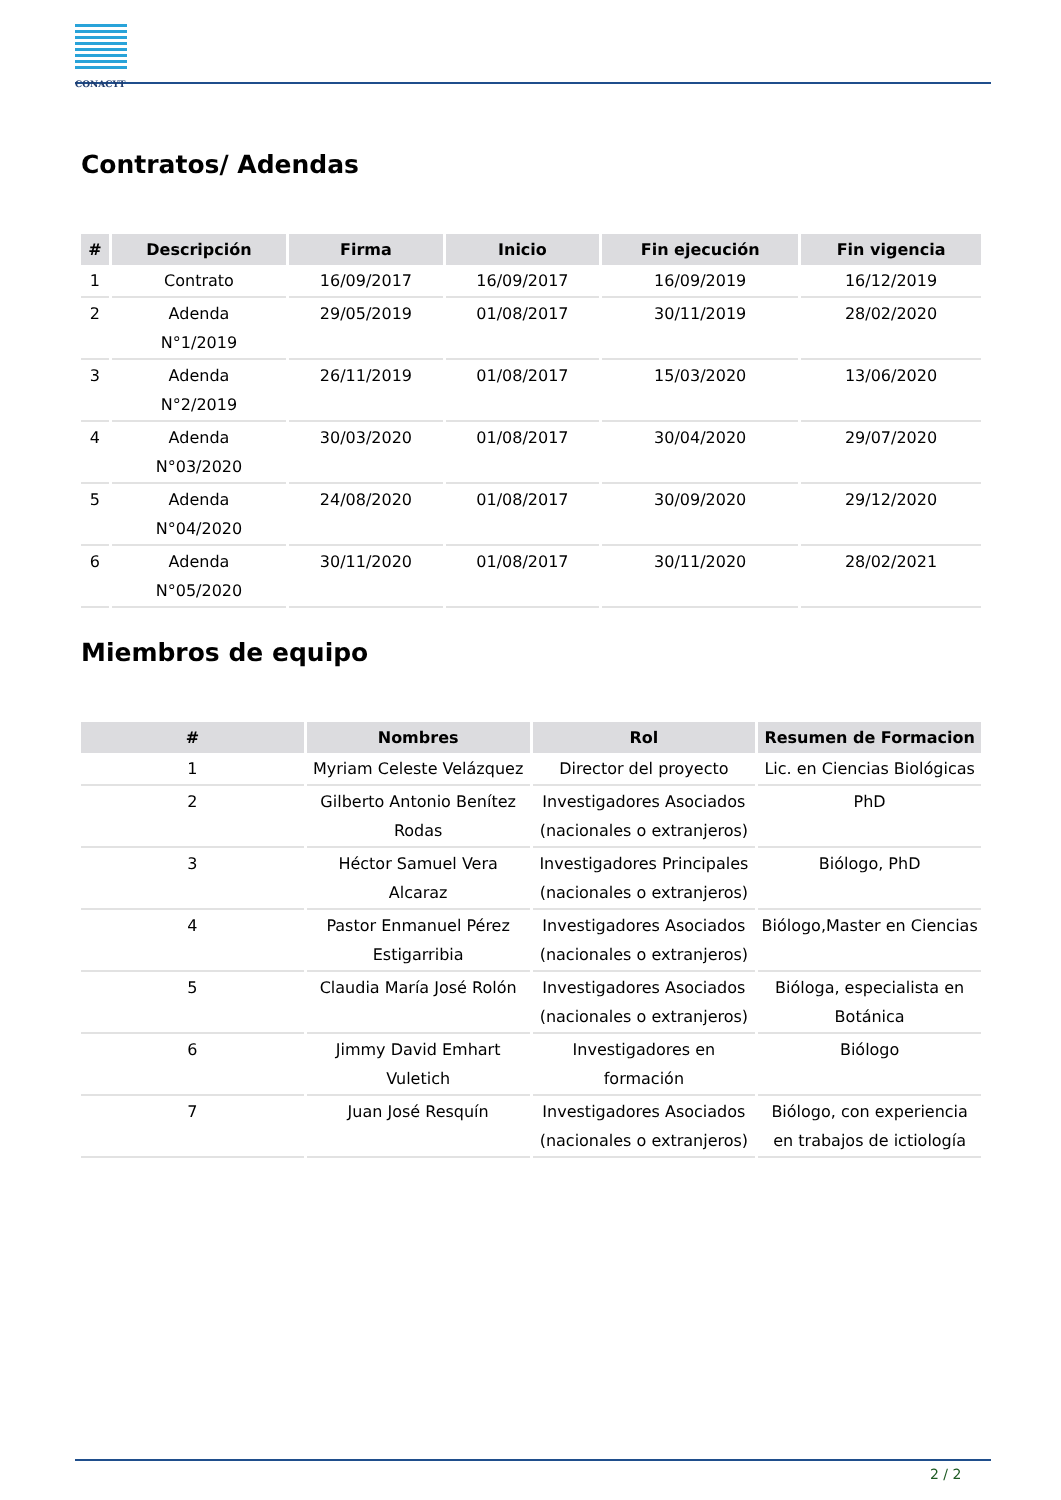CONACYT
Contratos/ Adendas
| # | Descripción | Firma | Inicio | Fin ejecución | Fin vigencia |
| --- | --- | --- | --- | --- | --- |
| 1 | Contrato | 16/09/2017 | 16/09/2017 | 16/09/2019 | 16/12/2019 |
| 2 | Adenda N°1/2019 | 29/05/2019 | 01/08/2017 | 30/11/2019 | 28/02/2020 |
| 3 | Adenda N°2/2019 | 26/11/2019 | 01/08/2017 | 15/03/2020 | 13/06/2020 |
| 4 | Adenda N°03/2020 | 30/03/2020 | 01/08/2017 | 30/04/2020 | 29/07/2020 |
| 5 | Adenda N°04/2020 | 24/08/2020 | 01/08/2017 | 30/09/2020 | 29/12/2020 |
| 6 | Adenda N°05/2020 | 30/11/2020 | 01/08/2017 | 30/11/2020 | 28/02/2021 |
Miembros de equipo
| # | Nombres | Rol | Resumen de Formacion |
| --- | --- | --- | --- |
| 1 | Myriam Celeste Velázquez | Director del proyecto | Lic. en Ciencias Biológicas |
| 2 | Gilberto Antonio Benítez Rodas | Investigadores Asociados (nacionales o extranjeros) | PhD |
| 3 | Héctor Samuel Vera Alcaraz | Investigadores Principales (nacionales o extranjeros) | Biólogo, PhD |
| 4 | Pastor Enmanuel Pérez Estigarribia | Investigadores Asociados (nacionales o extranjeros) | Biólogo,Master en Ciencias |
| 5 | Claudia María José Rolón | Investigadores Asociados (nacionales o extranjeros) | Bióloga, especialista en Botánica |
| 6 | Jimmy David Emhart Vuletich | Investigadores en formación | Biólogo |
| 7 | Juan José Resquín | Investigadores Asociados (nacionales o extranjeros) | Biólogo, con experiencia en trabajos de ictiología |
2 / 2